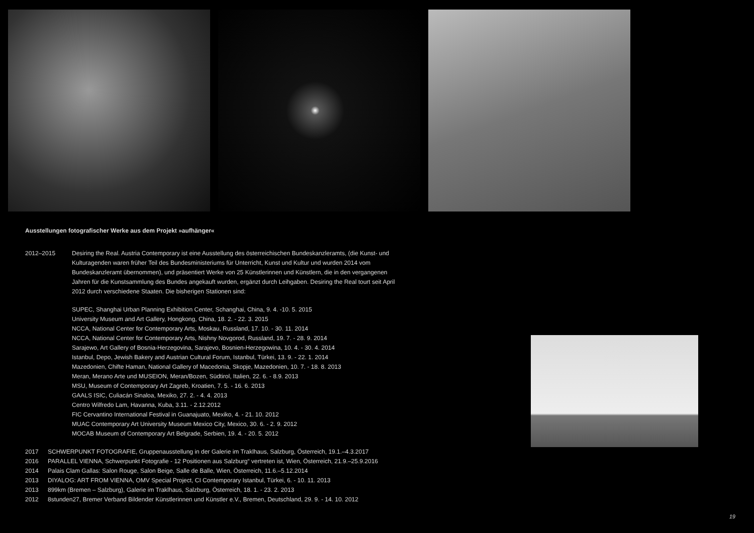Ausstellungen fotografischer Werke aus dem Projekt »aufhänger«
2012–2015 Desiring the Real. Austria Contemporary ist eine Ausstellung des österreichischen Bundeskanzleramts, (die Kunst- und Kulturagenden waren früher Teil des Bundesministeriums für Unterricht, Kunst und Kultur und wurden 2014 vom Bundeskanzleramt übernommen), und präsentiert Werke von 25 Künstlerinnen und Künstlern, die in den vergangenen Jahren für die Kunstsammlung des Bundes angekauft wurden, ergänzt durch Leihgaben. Desiring the Real tourt seit April 2012 durch verschiedene Staaten. Die bisherigen Stationen sind:
SUPEC, Shanghai Urban Planning Exhibition Center, Schanghai, China, 9. 4. -10. 5. 2015
University Museum and Art Gallery, Hongkong, China, 18. 2. - 22. 3. 2015
NCCA, National Center for Contemporary Arts, Moskau, Russland, 17. 10. - 30. 11. 2014
NCCA, National Center for Contemporary Arts, Nishny Novgorod, Russland, 19. 7. - 28. 9. 2014
Sarajewo, Art Gallery of Bosnia-Herzegovina, Sarajevo, Bosnien-Herzegowina, 10. 4. - 30. 4. 2014
Istanbul, Depo, Jewish Bakery and Austrian Cultural Forum, Istanbul, Türkei, 13. 9. - 22. 1. 2014
Mazedonien, Chifte Haman, National Gallery of Macedonia, Skopje, Mazedonien, 10. 7. - 18. 8. 2013
Meran, Merano Arte und MUSEION, Meran/Bozen, Südtirol, Italien, 22. 6. - 8.9. 2013
MSU, Museum of Contemporary Art Zagreb, Kroatien, 7. 5. - 16. 6. 2013
GAALS ISIC, Culiacán Sinaloa, Mexiko, 27. 2. - 4. 4. 2013
Centro Wilfredo Lam, Havanna, Kuba, 3.11. - 2.12.2012
FIC Cervantino International Festival in Guanajuato, Mexiko, 4. - 21. 10. 2012
MUAC Contemporary Art University Museum Mexico City, Mexico, 30. 6. - 2. 9. 2012
MOCAB Museum of Contemporary Art Belgrade, Serbien, 19. 4. - 20. 5. 2012
2017 SCHWERPUNKT FOTOGRAFIE, Gruppenausstellung in der Galerie im Traklhaus, Salzburg, Österreich, 19.1.–4.3.2017
2016 PARALLEL VIENNA, Schwerpunkt Fotografie - 12 Positionen aus Salzburg“ vertreten ist, Wien, Österreich, 21.9.–25.9.2016
2014 Palais Clam Gallas: Salon Rouge, Salon Beige, Salle de Balle, Wien, Österreich, 11.6.–5.12.2014
2013 DIYALOG: ART FROM VIENNA, OMV Special Project, CI Contemporary Istanbul, Türkei, 6. - 10. 11. 2013
2013 899km (Bremen – Salzburg), Galerie im Traklhaus, Salzburg, Österreich, 18. 1. - 23. 2. 2013
2012 8stunden27, Bremer Verband Bildender Künstlerinnen und Künstler e.V., Bremen, Deutschland, 29. 9. - 14. 10. 2012
19